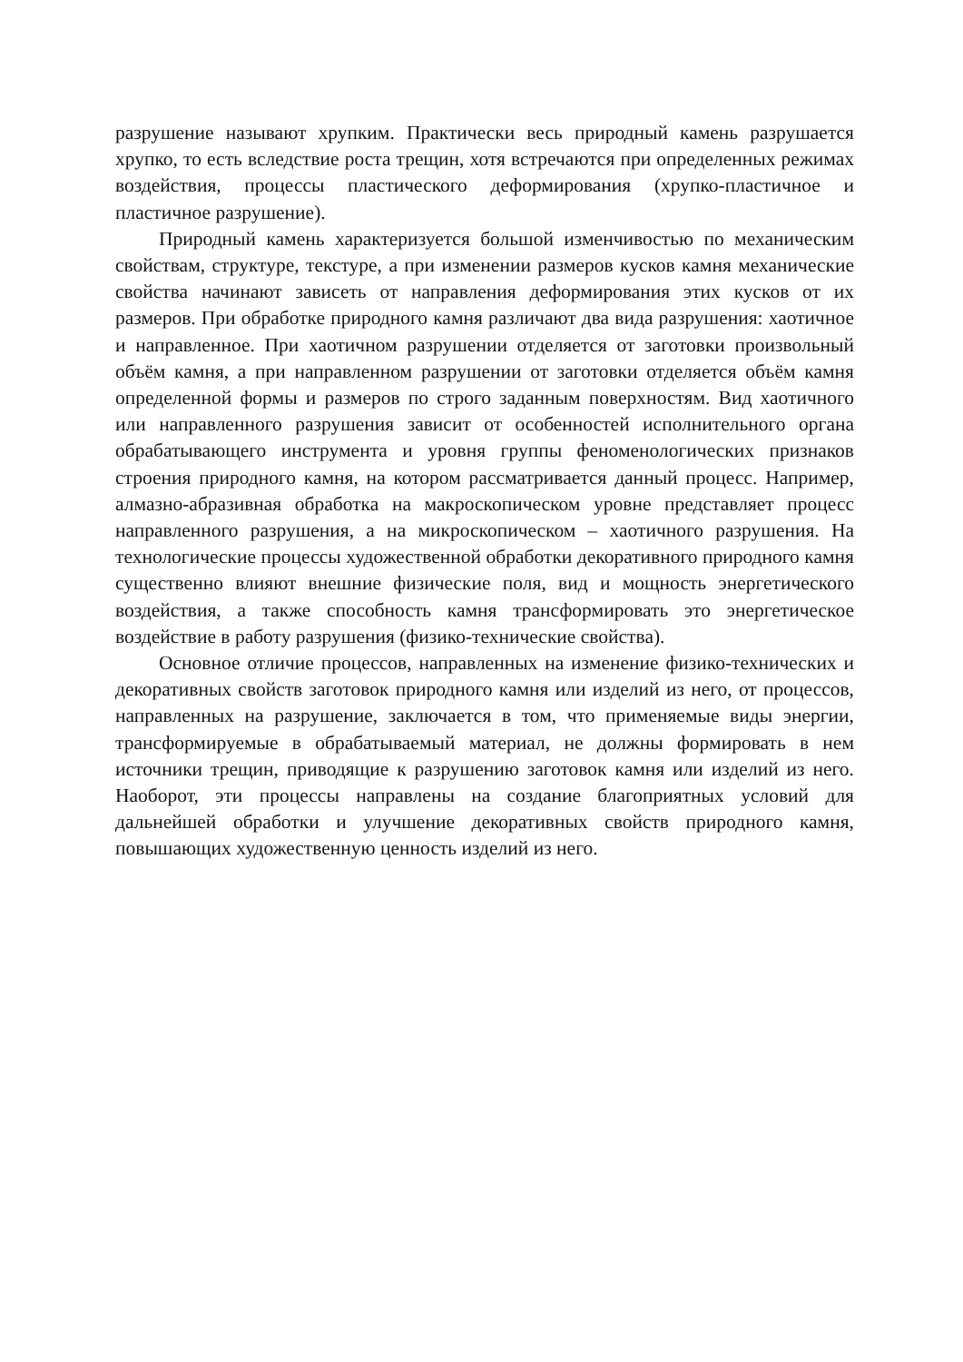разрушение называют хрупким. Практически весь природный камень разрушается хрупко, то есть вследствие роста трещин, хотя встречаются при определенных режимах воздействия, процессы пластического деформирования (хрупко-пластичное и пластичное разрушение).
Природный камень характеризуется большой изменчивостью по механическим свойствам, структуре, текстуре, а при изменении размеров кусков камня механические свойства начинают зависеть от направления деформирования этих кусков от их размеров. При обработке природного камня различают два вида разрушения: хаотичное и направленное. При хаотичном разрушении отделяется от заготовки произвольный объём камня, а при направленном разрушении от заготовки отделяется объём камня определенной формы и размеров по строго заданным поверхностям. Вид хаотичного или направленного разрушения зависит от особенностей исполнительного органа обрабатывающего инструмента и уровня группы феноменологических признаков строения природного камня, на котором рассматривается данный процесс. Например, алмазно-абразивная обработка на макроскопическом уровне представляет процесс направленного разрушения, а на микроскопическом – хаотичного разрушения. На технологические процессы художественной обработки декоративного природного камня существенно влияют внешние физические поля, вид и мощность энергетического воздействия, а также способность камня трансформировать это энергетическое воздействие в работу разрушения (физико-технические свойства).
Основное отличие процессов, направленных на изменение физико-технических и декоративных свойств заготовок природного камня или изделий из него, от процессов, направленных на разрушение, заключается в том, что применяемые виды энергии, трансформируемые в обрабатываемый материал, не должны формировать в нем источники трещин, приводящие к разрушению заготовок камня или изделий из него. Наоборот, эти процессы направлены на создание благоприятных условий для дальнейшей обработки и улучшение декоративных свойств природного камня, повышающих художественную ценность изделий из него.